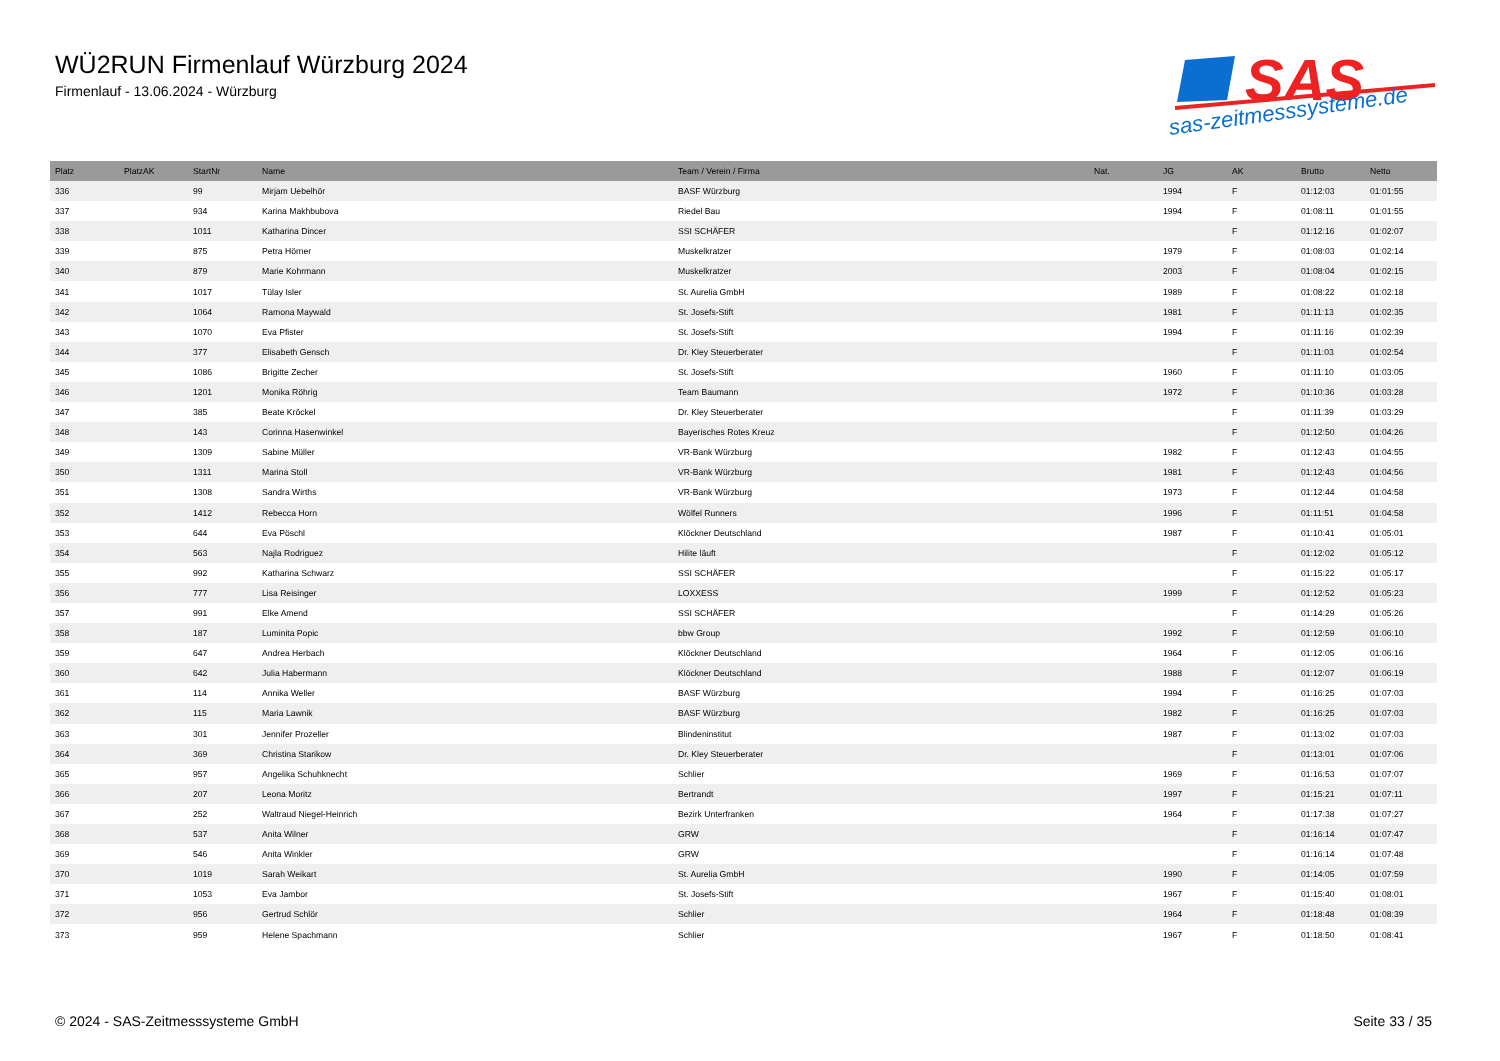WÜ2RUN Firmenlauf Würzburg 2024
Firmenlauf - 13.06.2024 - Würzburg
SAS
sas-zeitmesssysteme.de
| Platz | PlatzAK | StartNr | Name | Team / Verein / Firma | Nat. | JG | AK | Brutto | Netto |
| --- | --- | --- | --- | --- | --- | --- | --- | --- | --- |
| 336 | | 99 | Mirjam Uebelhör | BASF Würzburg | | 1994 | F | 01:12:03 | 01:01:55 |
| 337 | | 934 | Karina Makhbubova | Riedel Bau | | 1994 | F | 01:08:11 | 01:01:55 |
| 338 | | 1011 | Katharina Dincer | SSI SCHÄFER | | | F | 01:12:16 | 01:02:07 |
| 339 | | 875 | Petra Hörner | Muskelkratzer | | 1979 | F | 01:08:03 | 01:02:14 |
| 340 | | 879 | Marie Kohrmann | Muskelkratzer | | 2003 | F | 01:08:04 | 01:02:15 |
| 341 | | 1017 | Tülay Isler | St. Aurelia GmbH | | 1989 | F | 01:08:22 | 01:02:18 |
| 342 | | 1064 | Ramona Maywald | St. Josefs-Stift | | 1981 | F | 01:11:13 | 01:02:35 |
| 343 | | 1070 | Eva Pfister | St. Josefs-Stift | | 1994 | F | 01:11:16 | 01:02:39 |
| 344 | | 377 | Elisabeth Gensch | Dr. Kley Steuerberater | | | F | 01:11:03 | 01:02:54 |
| 345 | | 1086 | Brigitte Zecher | St. Josefs-Stift | | 1960 | F | 01:11:10 | 01:03:05 |
| 346 | | 1201 | Monika Röhrig | Team Baumann | | 1972 | F | 01:10:36 | 01:03:28 |
| 347 | | 385 | Beate Kröckel | Dr. Kley Steuerberater | | | F | 01:11:39 | 01:03:29 |
| 348 | | 143 | Corinna Hasenwinkel | Bayerisches Rotes Kreuz | | | F | 01:12:50 | 01:04:26 |
| 349 | | 1309 | Sabine Müller | VR-Bank Würzburg | | 1982 | F | 01:12:43 | 01:04:55 |
| 350 | | 1311 | Marina Stoll | VR-Bank Würzburg | | 1981 | F | 01:12:43 | 01:04:56 |
| 351 | | 1308 | Sandra Wirths | VR-Bank Würzburg | | 1973 | F | 01:12:44 | 01:04:58 |
| 352 | | 1412 | Rebecca Horn | Wölfel Runners | | 1996 | F | 01:11:51 | 01:04:58 |
| 353 | | 644 | Eva Pöschl | Klöckner Deutschland | | 1987 | F | 01:10:41 | 01:05:01 |
| 354 | | 563 | Najla Rodriguez | Hilite läuft | | | F | 01:12:02 | 01:05:12 |
| 355 | | 992 | Katharina Schwarz | SSI SCHÄFER | | | F | 01:15:22 | 01:05:17 |
| 356 | | 777 | Lisa Reisinger | LOXXESS | | 1999 | F | 01:12:52 | 01:05:23 |
| 357 | | 991 | Elke Amend | SSI SCHÄFER | | | F | 01:14:29 | 01:05:26 |
| 358 | | 187 | Luminita Popic | bbw Group | | 1992 | F | 01:12:59 | 01:06:10 |
| 359 | | 647 | Andrea Herbach | Klöckner Deutschland | | 1964 | F | 01:12:05 | 01:06:16 |
| 360 | | 642 | Julia Habermann | Klöckner Deutschland | | 1988 | F | 01:12:07 | 01:06:19 |
| 361 | | 114 | Annika Weller | BASF Würzburg | | 1994 | F | 01:16:25 | 01:07:03 |
| 362 | | 115 | Maria Lawnik | BASF Würzburg | | 1982 | F | 01:16:25 | 01:07:03 |
| 363 | | 301 | Jennifer Prozeller | Blindeninstitut | | 1987 | F | 01:13:02 | 01:07:03 |
| 364 | | 369 | Christina Starikow | Dr. Kley Steuerberater | | | F | 01:13:01 | 01:07:06 |
| 365 | | 957 | Angelika Schuhknecht | Schlier | | 1969 | F | 01:16:53 | 01:07:07 |
| 366 | | 207 | Leona Moritz | Bertrandt | | 1997 | F | 01:15:21 | 01:07:11 |
| 367 | | 252 | Waltraud Niegel-Heinrich | Bezirk Unterfranken | | 1964 | F | 01:17:38 | 01:07:27 |
| 368 | | 537 | Anita Wilner | GRW | | | F | 01:16:14 | 01:07:47 |
| 369 | | 546 | Anita Winkler | GRW | | | F | 01:16:14 | 01:07:48 |
| 370 | | 1019 | Sarah Weikart | St. Aurelia GmbH | | 1990 | F | 01:14:05 | 01:07:59 |
| 371 | | 1053 | Eva Jambor | St. Josefs-Stift | | 1967 | F | 01:15:40 | 01:08:01 |
| 372 | | 956 | Gertrud Schlör | Schlier | | 1964 | F | 01:18:48 | 01:08:39 |
| 373 | | 959 | Helene Spachmann | Schlier | | 1967 | F | 01:18:50 | 01:08:41 |
© 2024 - SAS-Zeitmesssysteme GmbH
Seite 33 / 35